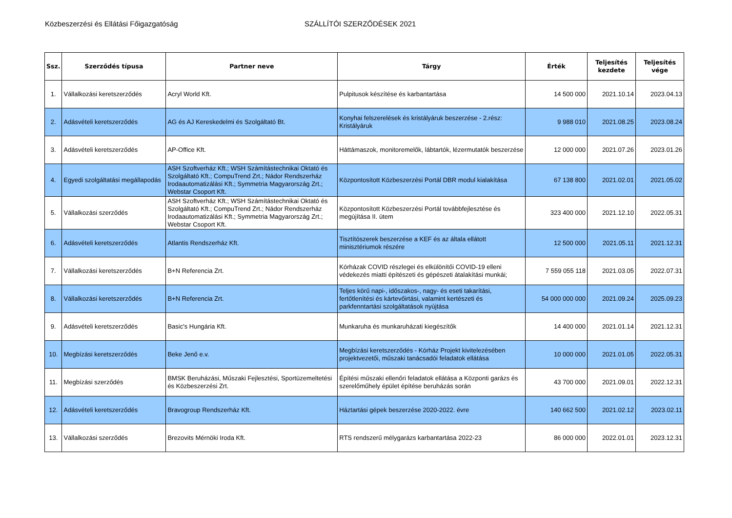Közbeszerzési és Ellátási Főigazgatóság SZÁLLÍTÓI SZERZŐDÉSEK 2021
| Ssz. | Szerződés típusa | Partner neve | Tárgy | Érték | Teljesítés kezdete | Teljesítés vége |
| --- | --- | --- | --- | --- | --- | --- |
| 1. | Vállalkozási keretszerződés | Acryl World Kft. | Pulpitusok készítése és karbantartása | 14 500 000 | 2021.10.14 | 2023.04.13 |
| 2. | Adásvételi keretszerződés | AG és AJ Kereskedelmi és Szolgáltató Bt. | Konyhai felszerelések és kristályáruk beszerzése - 2.rész: Kristályáruk | 9 988 010 | 2021.08.25 | 2023.08.24 |
| 3. | Adásvételi keretszerződés | AP-Office Kft. | Háttámaszok, monitoremelők, lábtartók, lézermutatók beszerzése | 12 000 000 | 2021.07.26 | 2023.01.26 |
| 4. | Egyedi szolgáltatási megállapodás | ASH Szoftverház Kft.; WSH Számítástechnikai Oktató és Szolgáltató Kft.; CompuTrend Zrt.; Nádor Rendszerház Irodaautomatizálási Kft.; Symmetria Magyarország Zrt.; Webstar Csoport Kft. | Központosított Közbeszerzési Portál DBR modul kialakítása | 67 138 800 | 2021.02.01 | 2021.05.02 |
| 5. | Vállalkozási szerződés | ASH Szoftverház Kft.; WSH Számítástechnikai Oktató és Szolgáltató Kft.; CompuTrend Zrt.; Nádor Rendszerház Irodaautomatizálási Kft.; Symmetria Magyarország Zrt.; Webstar Csoport Kft. | Központosított Közbeszerzési Portál továbbfejlesztése és megújítása II. ütem | 323 400 000 | 2021.12.10 | 2022.05.31 |
| 6. | Adásvételi keretszerződés | Atlantis Rendszerház Kft. | Tisztítószerek beszerzése a KEF és az általa ellátott minisztériumok részére | 12 500 000 | 2021.05.11 | 2021.12.31 |
| 7. | Vállalkozási keretszerződés | B+N Referencia Zrt. | Kórházak COVID részlegei és elkülönítői COVID-19 elleni védekezés miatti építészeti és gépészeti átalakítási munkái; | 7 559 055 118 | 2021.03.05 | 2022.07.31 |
| 8. | Vállalkozási keretszerződés | B+N Referencia Zrt. | Teljes körű napi-, időszakos-, nagy- és eseti takarítási, fertőtlenítési és kártevőirtási, valamint kertészeti és parkfenntartási szolgáltatások nyújtása | 54 000 000 000 | 2021.09.24 | 2025.09.23 |
| 9. | Adásvételi keretszerződés | Basic's Hungária Kft. | Munkaruha és munkaruházati kiegészítők | 14 400 000 | 2021.01.14 | 2021.12.31 |
| 10. | Megbízási keretszerződés | Beke Jenő e.v. | Megbízási keretszerződés - Kórház Projekt kivitelezésében projektvezetői, műszaki tanácsadói feladatok ellátása | 10 000 000 | 2021.01.05 | 2022.05.31 |
| 11. | Megbízási szerződés | BMSK Beruházási, Műszaki Fejlesztési, Sportüzemeltetési és Közbeszerzési Zrt. | Építési műszaki ellenőri feladatok ellátása a Központi garázs és szerelőműhely épület építése beruházás során | 43 700 000 | 2021.09.01 | 2022.12.31 |
| 12. | Adásvételi keretszerződés | Bravogroup Rendszerház Kft. | Háztartási gépek beszerzése 2020-2022. évre | 140 662 500 | 2021.02.12 | 2023.02.11 |
| 13. | Vállalkozási szerződés | Brezovits Mérnöki Iroda Kft. | RTS rendszerű mélygarázs karbantartása 2022-23 | 86 000 000 | 2022.01.01 | 2023.12.31 |